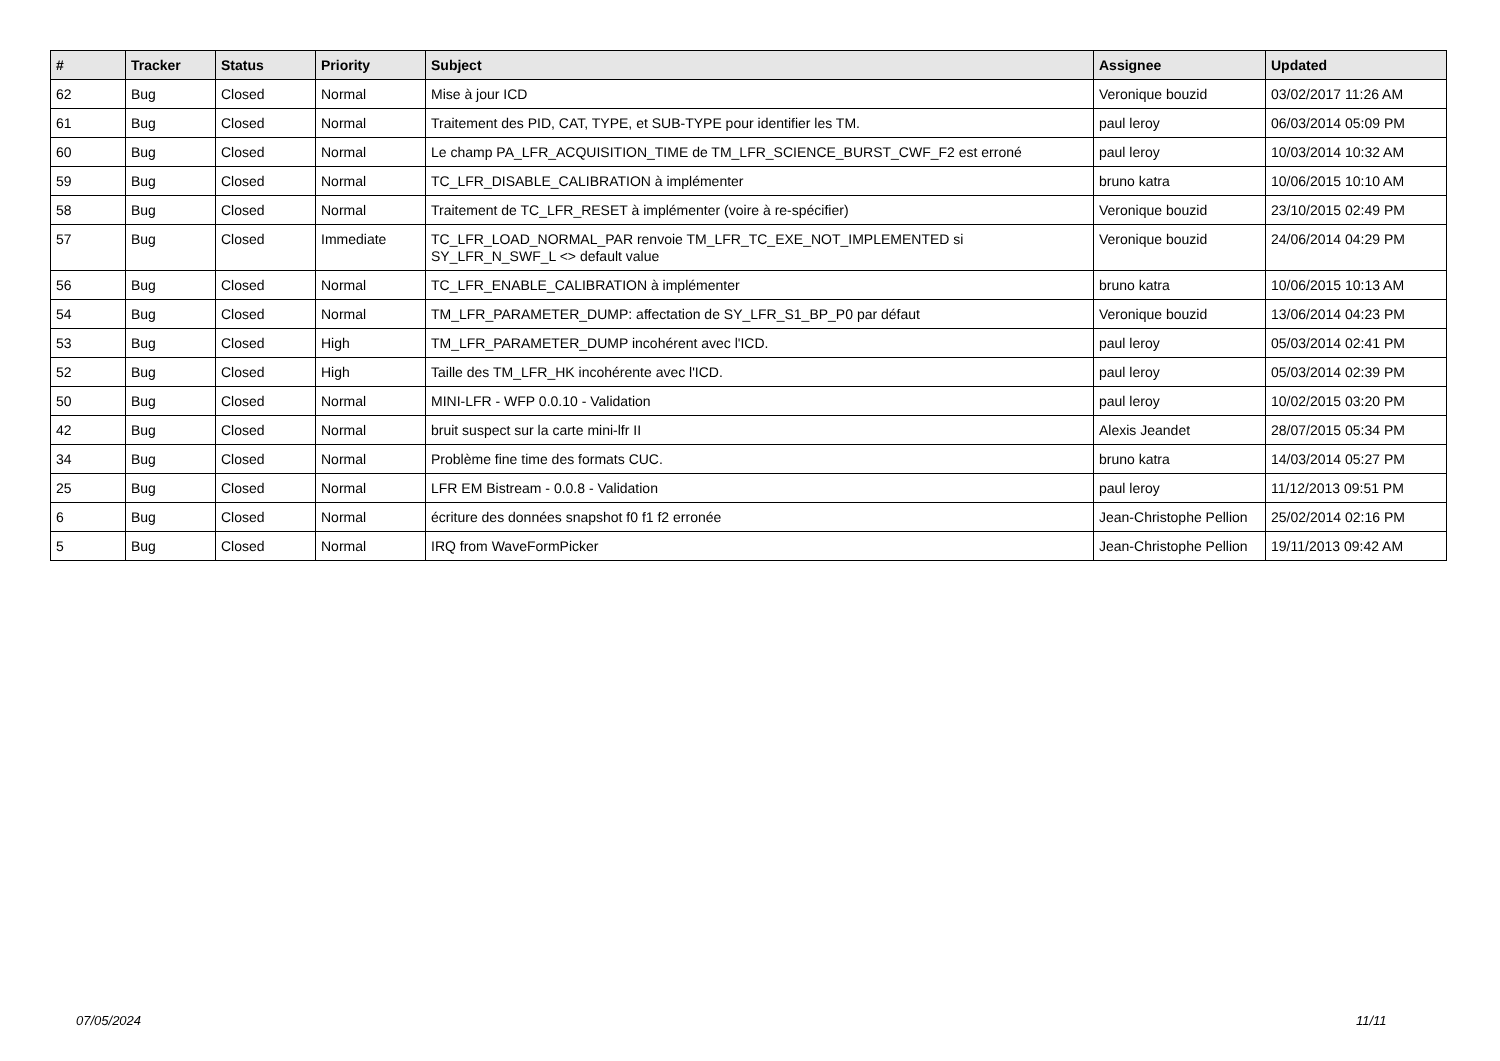| # | Tracker | Status | Priority | Subject | Assignee | Updated |
| --- | --- | --- | --- | --- | --- | --- |
| 62 | Bug | Closed | Normal | Mise à jour ICD | Veronique bouzid | 03/02/2017 11:26 AM |
| 61 | Bug | Closed | Normal | Traitement des PID, CAT, TYPE, et SUB-TYPE pour identifier les TM. | paul leroy | 06/03/2014 05:09 PM |
| 60 | Bug | Closed | Normal | Le champ PA_LFR_ACQUISITION_TIME de TM_LFR_SCIENCE_BURST_CWF_F2 est erroné | paul leroy | 10/03/2014 10:32 AM |
| 59 | Bug | Closed | Normal | TC_LFR_DISABLE_CALIBRATION à implémenter | bruno katra | 10/06/2015 10:10 AM |
| 58 | Bug | Closed | Normal | Traitement de TC_LFR_RESET à implémenter (voire à re-spécifier) | Veronique bouzid | 23/10/2015 02:49 PM |
| 57 | Bug | Closed | Immediate | TC_LFR_LOAD_NORMAL_PAR renvoie TM_LFR_TC_EXE_NOT_IMPLEMENTED si SY_LFR_N_SWF_L <> default value | Veronique bouzid | 24/06/2014 04:29 PM |
| 56 | Bug | Closed | Normal | TC_LFR_ENABLE_CALIBRATION à implémenter | bruno katra | 10/06/2015 10:13 AM |
| 54 | Bug | Closed | Normal | TM_LFR_PARAMETER_DUMP: affectation de SY_LFR_S1_BP_P0 par défaut | Veronique bouzid | 13/06/2014 04:23 PM |
| 53 | Bug | Closed | High | TM_LFR_PARAMETER_DUMP incohérent avec l'ICD. | paul leroy | 05/03/2014 02:41 PM |
| 52 | Bug | Closed | High | Taille des TM_LFR_HK incohérente avec l'ICD. | paul leroy | 05/03/2014 02:39 PM |
| 50 | Bug | Closed | Normal | MINI-LFR - WFP 0.0.10 - Validation | paul leroy | 10/02/2015 03:20 PM |
| 42 | Bug | Closed | Normal | bruit suspect sur la carte mini-lfr II | Alexis Jeandet | 28/07/2015 05:34 PM |
| 34 | Bug | Closed | Normal | Problème fine time des formats CUC. | bruno katra | 14/03/2014 05:27 PM |
| 25 | Bug | Closed | Normal | LFR EM Bistream - 0.0.8 - Validation | paul leroy | 11/12/2013 09:51 PM |
| 6 | Bug | Closed | Normal | écriture des données snapshot f0 f1 f2 erronée | Jean-Christophe Pellion | 25/02/2014 02:16 PM |
| 5 | Bug | Closed | Normal | IRQ from WaveFormPicker | Jean-Christophe Pellion | 19/11/2013 09:42 AM |
07/05/2024 11/11